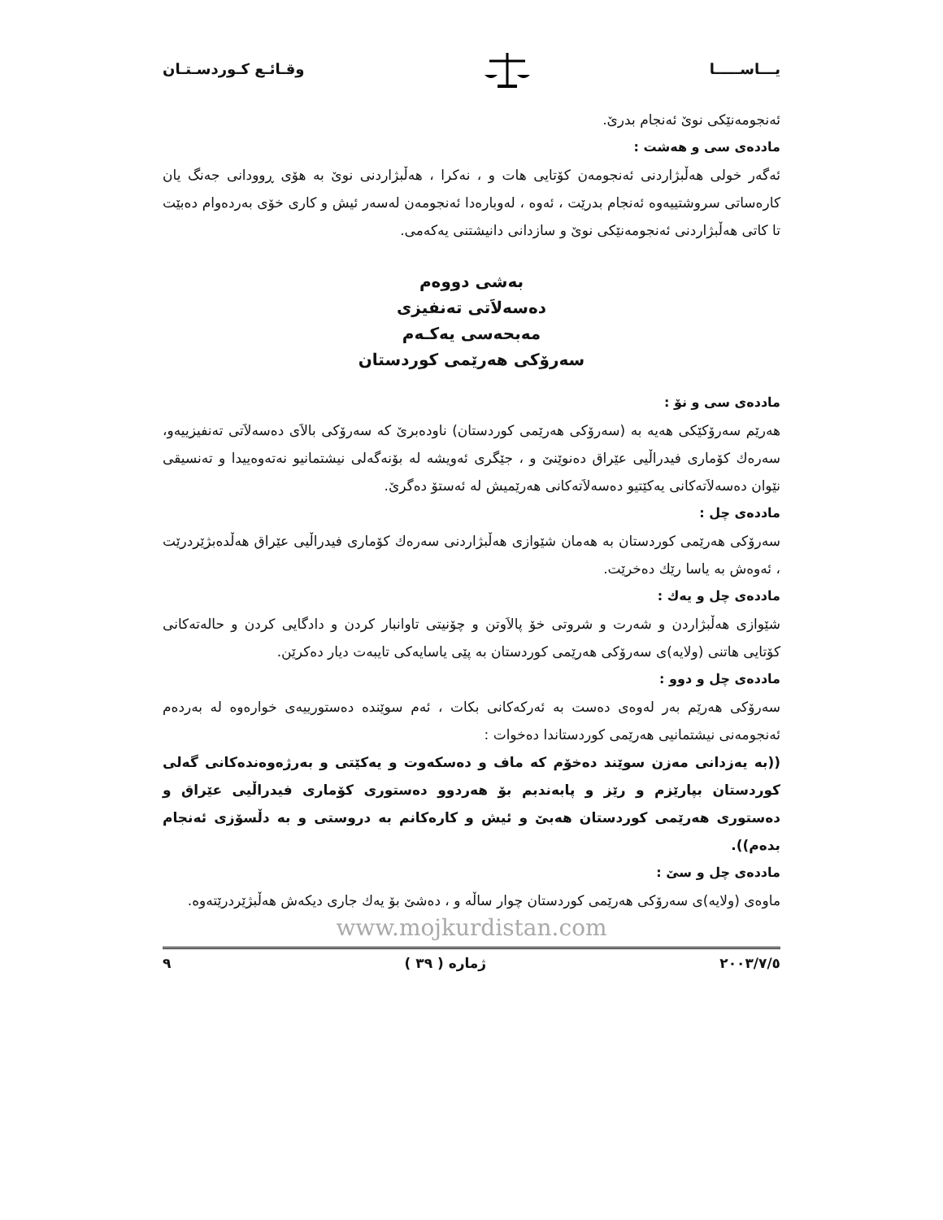یـــاســـــا وقـائـع كـوردسـتـان
ئەنجومەنێكی نوێ ئەنجام بدرێ.
ماددەی سی و هەشت :
ئەگەر خولی هەڵبژاردنی ئەنجومەن كۆتایی هات و ، نەكرا ، هەڵبژاردنی نوێ بە هۆی ڕوودانی جەنگ یان كارەساتی سروشتییەوە ئەنجام بدرێت ، ئەوە ، لەوبارەدا ئەنجومەن لەسەر ئیش و كاری خۆی بەردەوام دەبێت تا كاتی هەڵبژاردنی ئەنجومەنێكی نوێ و سازدانی دانیشتنی یەكەمی.
بەشی دووەم
دەسەلاَتی تەنفیزی
مەبحەسی یەكـەم
سەرۆكی هەرێمی كوردستان
ماددەی سی و نۆ :
هەرێم سەرۆكێكی هەیە بە (سەرۆكی هەرێمی كوردستان) ناودەبرێ كە سەرۆكی بالاَی دەسەلاَتی تەنفیزییەو، سەرەك كۆماری فیدراڵیی عێراق دەنوێنێ و ، جێگری ئەویشە لە بۆنەگەلی نیشتمانیو نەتەوەییدا و تەنسیقی نێوان دەسەلاَتەكانی یەكێتیو دەسەلاَتەكانی هەرێمیش لە ئەستۆ دەگرێ.
ماددەی چل :
سەرۆكی هەرێمی كوردستان بە هەمان شێوازی هەڵبژاردنی سەرەك كۆماری فیدراڵیی عێراق هەڵدەبژێردرێت ، ئەوەش بە یاسا رێك دەخرێت.
ماددەی چل و یەك :
شێوازی هەڵبژاردن و شەرت و شروتی خۆ پالاَوتن و چۆنیتی تاوانبار كردن و دادگایی كردن و حالەتەكانی كۆتایی هاتنی (ولایە)ی سەرۆكی هەرێمی كوردستان بە پێی یاسایەكی تایبەت دیار دەكرێن.
ماددەی چل و دوو :
سەرۆكی هەرێم بەر لەوەی دەست بە ئەركەكانی بكات ، ئەم سوێندە دەستورییەی خوارەوە لە بەردەم ئەنجومەنی نیشتمانیی هەرێمی كوردستاندا دەخوات :
((بە یەزدانی مەزن سوێند دەخۆم كە ماف و دەسكەوت و یەكێتی و بەرژەوەندەكانی گەلی كوردستان بپارێزم و رێز و پابەندبم بۆ هەردوو دەستوری كۆماری فیدراڵیی عێراق و دەستوری هەرێمی كوردستان هەبێ و ئیش و كارەكانم بە دروستی و بە دڵسۆزی ئەنجام بدەم)).
ماددەی چل و سێ :
ماوەی (ولایە)ی سەرۆكی هەرێمی كوردستان چوار ساڵە و ، دەشێ بۆ یەك جاری دیكەش هەڵبژێردرێتەوە.
www.mojkurdistan.com
٢٠٠٣/٧/٥ ژمارە ( ٣٩ ) ٩